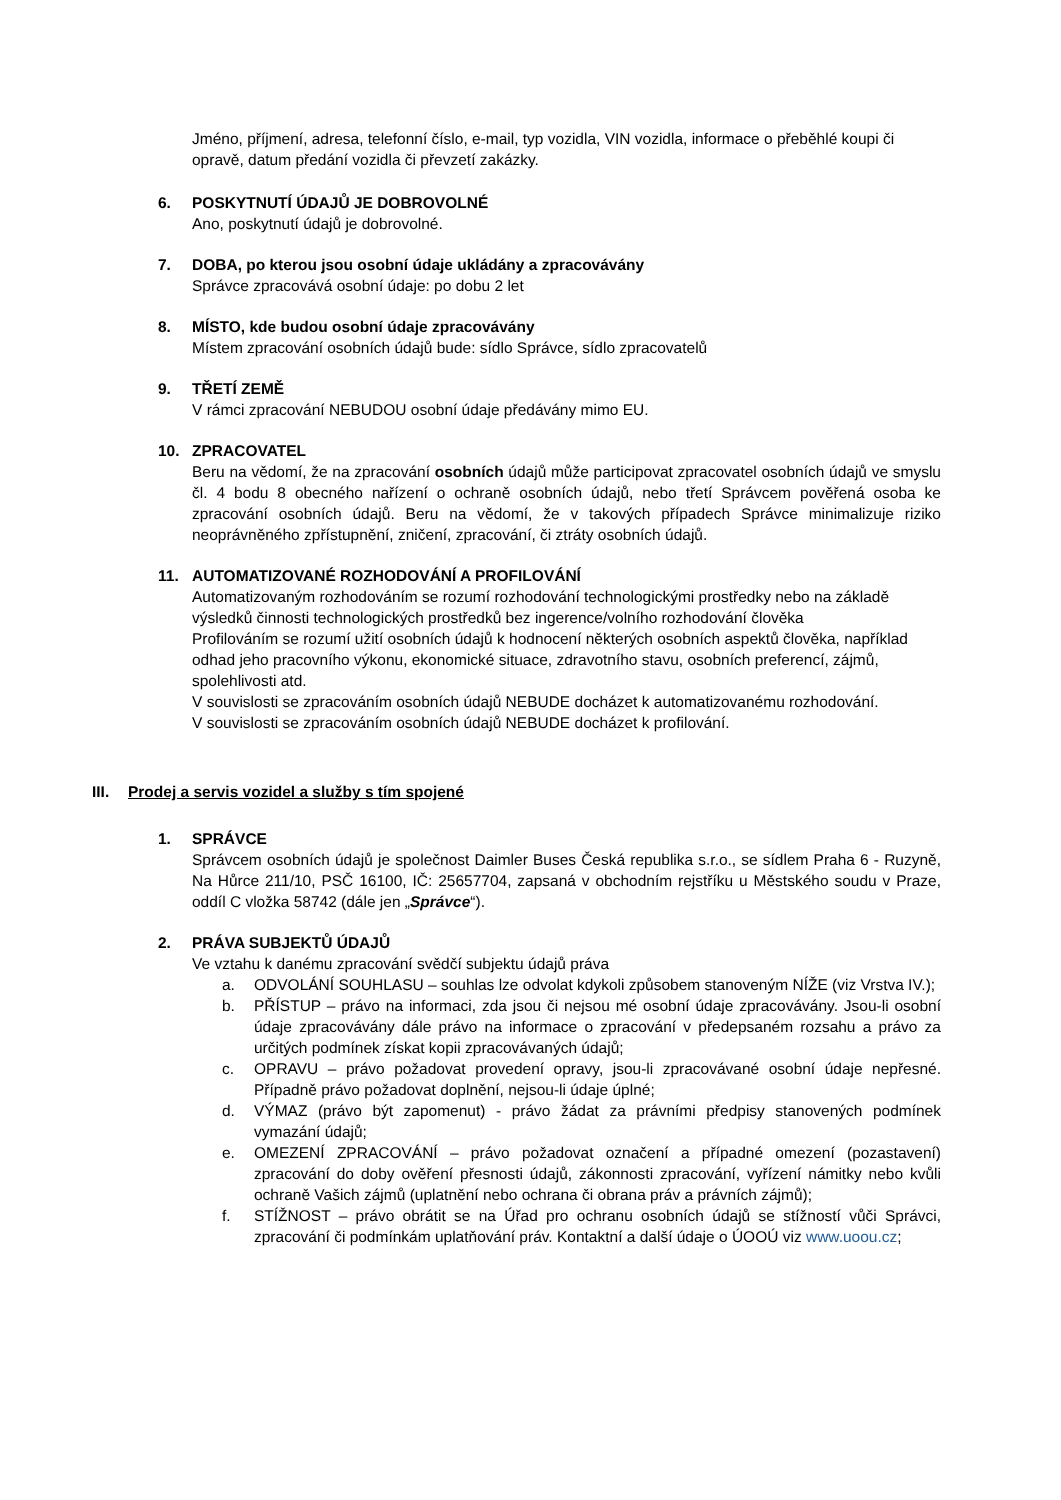Jméno, příjmení, adresa, telefonní číslo, e-mail, typ vozidla, VIN vozidla, informace o přeběhlé koupi či opravě, datum předání vozidla či převzetí zakázky.
6. POSKYTNUTÍ ÚDAJŮ JE DOBROVOLNÉ
Ano, poskytnutí údajů je dobrovolné.
7. DOBA, po kterou jsou osobní údaje ukládány a zpracovávány
Správce zpracovává osobní údaje: po dobu 2 let
8. MÍSTO, kde budou osobní údaje zpracovávány
Místem zpracování osobních údajů bude: sídlo Správce, sídlo zpracovatelů
9. TŘETÍ ZEMĚ
V rámci zpracování NEBUDOU osobní údaje předávány mimo EU.
10. ZPRACOVATEL
Beru na vědomí, že na zpracování osobních údajů může participovat zpracovatel osobních údajů ve smyslu čl. 4 bodu 8 obecného nařízení o ochraně osobních údajů, nebo třetí Správcem pověřená osoba ke zpracování osobních údajů. Beru na vědomí, že v takových případech Správce minimalizuje riziko neoprávněného zpřístupnění, zničení, zpracování, či ztráty osobních údajů.
11. AUTOMATIZOVANÉ ROZHODOVÁNÍ A PROFILOVÁNÍ
Automatizovaným rozhodováním se rozumí rozhodování technologickými prostředky nebo na základě výsledků činnosti technologických prostředků bez ingerence/volního rozhodování člověka
Profilováním se rozumí užití osobních údajů k hodnocení některých osobních aspektů člověka, například odhad jeho pracovního výkonu, ekonomické situace, zdravotního stavu, osobních preferencí, zájmů, spolehlivosti atd.
V souvislosti se zpracováním osobních údajů NEBUDE docházet k automatizovanému rozhodování.
V souvislosti se zpracováním osobních údajů NEBUDE docházet k profilování.
III. Prodej a servis vozidel a služby s tím spojené
1. SPRÁVCE
Správcem osobních údajů je společnost Daimler Buses Česká republika s.r.o., se sídlem Praha 6 - Ruzyně, Na Hůrce 211/10, PSČ 16100, IČ: 25657704, zapsaná v obchodním rejstříku u Městského soudu v Praze, oddíl C vložka 58742 (dále jen „Správce“).
2. PRÁVA SUBJEKTŮ ÚDAJŮ
Ve vztahu k danému zpracování svědčí subjektu údajů práva
a. ODVOLÁNÍ SOUHLASU – souhlas lze odvolat kdykoli způsobem stanoveným NÍŽE (viz Vrstva IV.);
b. PŘÍSTUP – právo na informaci, zda jsou či nejsou mé osobní údaje zpracovávány. Jsou-li osobní údaje zpracovávány dále právo na informace o zpracování v předepsaném rozsahu a právo za určitých podmínek získat kopii zpracovávaných údajů;
c. OPRAVU – právo požadovat provedení opravy, jsou-li zpracovávané osobní údaje nepřesné. Případně právo požadovat doplnění, nejsou-li údaje úplné;
d. VÝMAZ (právo být zapomenut) - právo žádat za právními předpisy stanovených podmínek vymazání údajů;
e. OMEZENÍ ZPRACOVÁNÍ – právo požadovat označení a případné omezení (pozastavení) zpracování do doby ověření přesnosti údajů, zákonnosti zpracování, vyřízení námitky nebo kvůli ochraně Vašich zájmů (uplatnění nebo ochrana či obrana práv a právních zájmů);
f. STÍŽNOST – právo obrátit se na Úřad pro ochranu osobních údajů se stížností vůči Správci, zpracování či podmínkám uplatňování práv. Kontaktní a další údaje o ÚOOÚ viz www.uoou.cz;